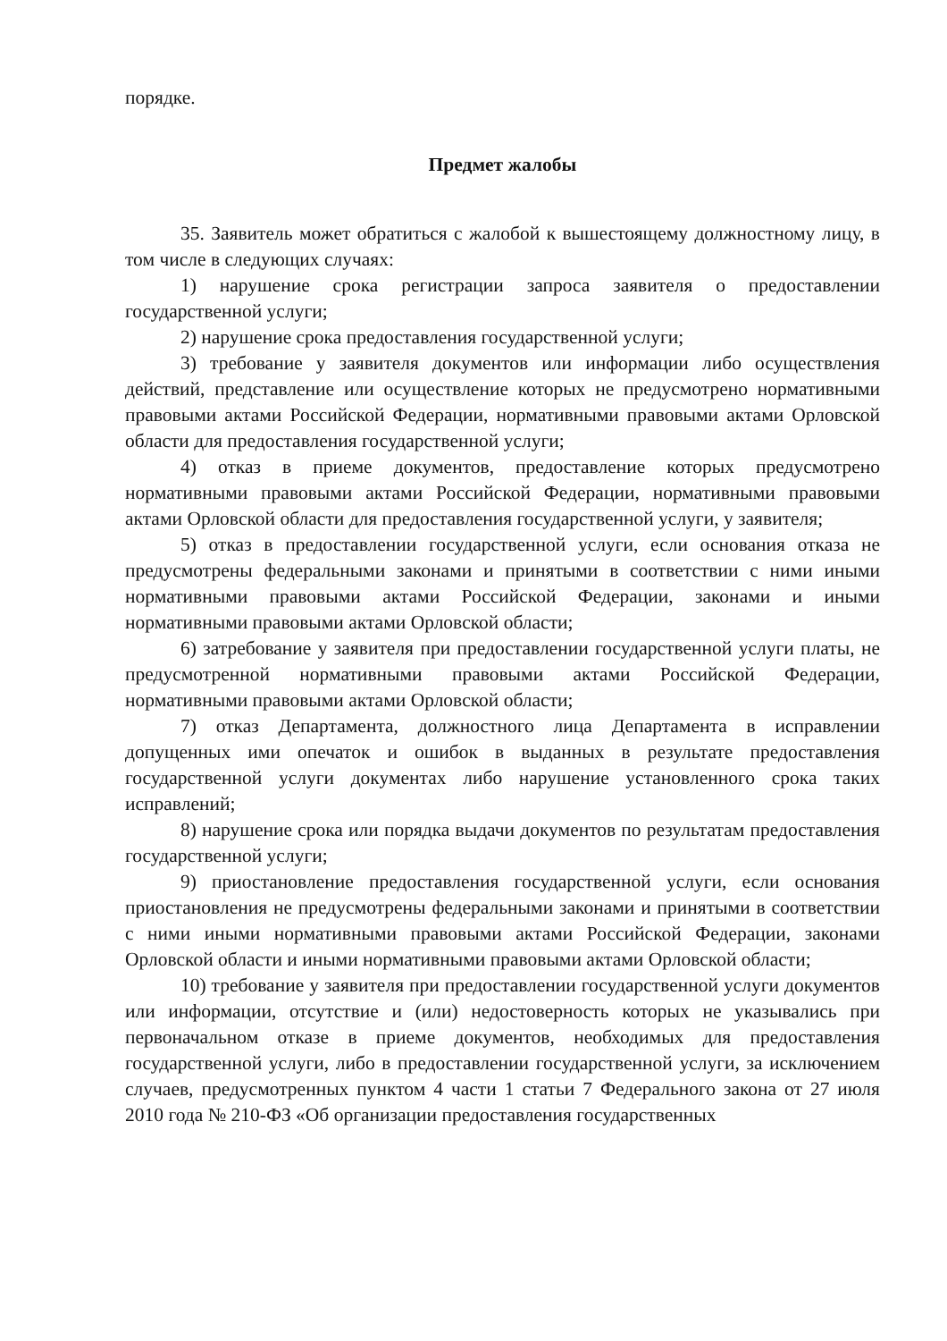порядке.
Предмет жалобы
35. Заявитель может обратиться с жалобой к вышестоящему должностному лицу, в том числе в следующих случаях:
1) нарушение срока регистрации запроса заявителя о предоставлении государственной услуги;
2) нарушение срока предоставления государственной услуги;
3) требование у заявителя документов или информации либо осуществления действий, представление или осуществление которых не предусмотрено нормативными правовыми актами Российской Федерации, нормативными правовыми актами Орловской области для предоставления государственной услуги;
4) отказ в приеме документов, предоставление которых предусмотрено нормативными правовыми актами Российской Федерации, нормативными правовыми актами Орловской области для предоставления государственной услуги, у заявителя;
5) отказ в предоставлении государственной услуги, если основания отказа не предусмотрены федеральными законами и принятыми в соответствии с ними иными нормативными правовыми актами Российской Федерации, законами и иными нормативными правовыми актами Орловской области;
6) затребование у заявителя при предоставлении государственной услуги платы, не предусмотренной нормативными правовыми актами Российской Федерации, нормативными правовыми актами Орловской области;
7) отказ Департамента, должностного лица Департамента в исправлении допущенных ими опечаток и ошибок в выданных в результате предоставления государственной услуги документах либо нарушение установленного срока таких исправлений;
8) нарушение срока или порядка выдачи документов по результатам предоставления государственной услуги;
9) приостановление предоставления государственной услуги, если основания приостановления не предусмотрены федеральными законами и принятыми в соответствии с ними иными нормативными правовыми актами Российской Федерации, законами Орловской области и иными нормативными правовыми актами Орловской области;
10) требование у заявителя при предоставлении государственной услуги документов или информации, отсутствие и (или) недостоверность которых не указывались при первоначальном отказе в приеме документов, необходимых для предоставления государственной услуги, либо в предоставлении государственной услуги, за исключением случаев, предусмотренных пунктом 4 части 1 статьи 7 Федерального закона от 27 июля 2010 года № 210-ФЗ «Об организации предоставления государственных